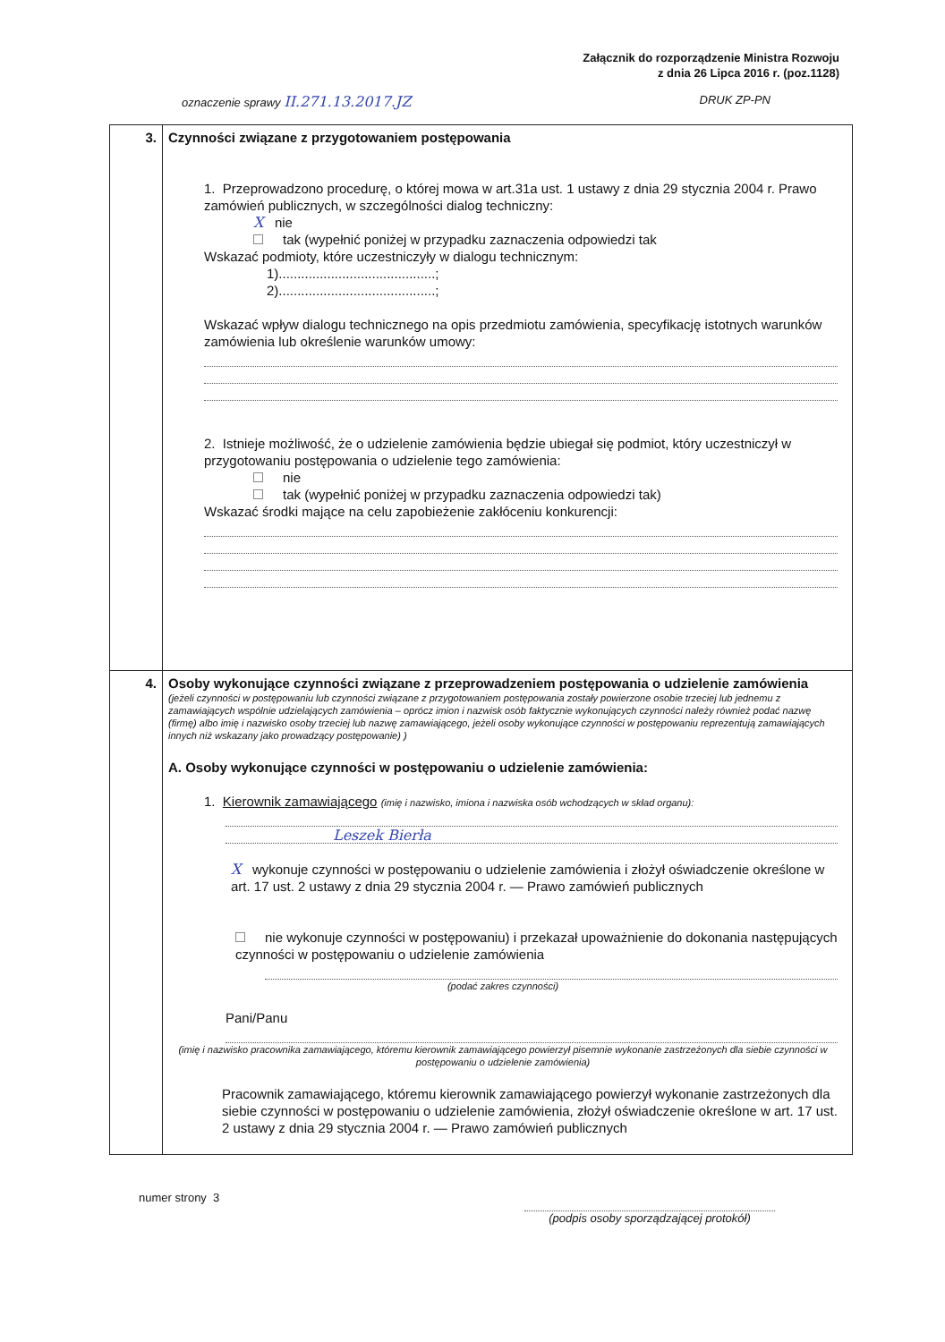Załącznik do rozporządzenie Ministra Rozwoju
z dnia 26 Lipca 2016 r. (poz.1128)
oznaczenie sprawy II.271.13.2017.JZ DRUK ZP-PN
| 3. | Czynności związane z przygotowaniem postępowania 1. Przeprowadzono procedurę, o której mowa w art.31a ust. 1 ustawy z dnia 29 stycznia 2004 r. Prawo zamówień publicznych, w szczególności dialog techniczny: X nie tak (wypełnić poniżej w przypadku zaznaczenia odpowiedzi tak Wskazać podmioty, które uczestniczyły w dialogu technicznym: 1)..........................................; 2)..........................................; Wskazać wpływ dialogu technicznego na opis przedmiotu zamówienia, specyfikację istotnych warunków zamówienia lub określenie warunków umowy: 2. Istnieje możliwość, że o udzielenie zamówienia będzie ubiegał się podmiot, który uczestniczył w przygotowaniu postępowania o udzielenie tego zamówienia: nie tak (wypełnić poniżej w przypadku zaznaczenia odpowiedzi tak) Wskazać środki mające na celu zapobieżenie zakłóceniu konkurencji: |
| 4. | Osoby wykonujące czynności związane z przeprowadzeniem postępowania o udzielenie zamówienia (jeżeli czynności w postępowaniu lub czynności związane z przygotowaniem postępowania zostały powierzone osobie trzeciej lub jednemu z zamawiających wspólnie udzielających zamówienia – oprócz imion i nazwisk osób faktycznie wykonujących czynności należy również podać nazwę (firmę) albo imię i nazwisko osoby trzeciej lub nazwę zamawiającego, jeżeli osoby wykonujące czynności w postępowaniu reprezentują zamawiających innych niż wskazany jako prowadzący postępowanie) ) A. Osoby wykonujące czynności w postępowaniu o udzielenie zamówienia: 1. Kierownik zamawiającego (imię i nazwisko, imiona i nazwiska osób wchodzących w skład organu): Leszek Bierła X wykonuje czynności w postępowaniu o udzielenie zamówienia i złożył oświadczenie określone w art. 17 ust. 2 ustawy z dnia 29 stycznia 2004 r. — Prawo zamówień publicznych nie wykonuje czynności w postępowaniu) i przekazał upoważnienie do dokonania następujących czynności w postępowaniu o udzielenie zamówienia (podać zakres czynności) Pani/Panu (imię i nazwisko pracownika zamawiającego, któremu kierownik zamawiającego powierzył pisemnie wykonanie zastrzeżonych dla siebie czynności w postępowaniu o udzielenie zamówienia) Pracownik zamawiającego, któremu kierownik zamawiającego powierzył wykonanie zastrzeżonych dla siebie czynności w postępowaniu o udzielenie zamówienia, złożył oświadczenie określone w art. 17 ust. 2 ustawy z dnia 29 stycznia 2004 r. — Prawo zamówień publicznych |
numer strony 3 (podpis osoby sporządzającej protokół)